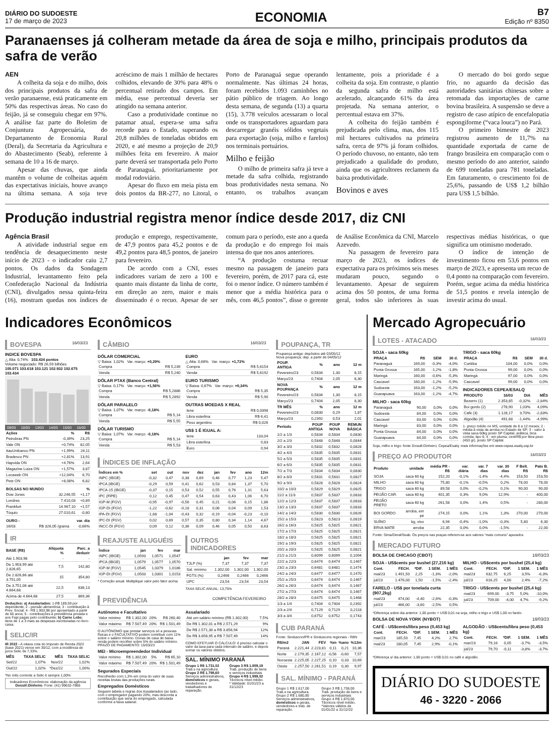DIÁRIO DO SUDOESTE
17 de março de 2023
ECONOMIA
B7
Edição nº 8350
Paranaenses já colheram metade da área de soja e milho, principais produtos da safra de verão
AEN
A colheita da soja e do milho, dois dos principais produtos da safra de verão paranaense, está praticamente em 50% das respectivas áreas. No caso do feijão, já se conseguiu chegar em 97%. A análise faz parte do Boletim de Conjuntura Agropecuária, do Departamento de Economia Rural (Deral), da Secretaria da Agricultura e do Abastecimento (Seab), referente à semana de 10 a 16 de março.
Apesar das chuvas, que ainda mantêm o volume de colheitas aquém das expectativas iniciais, houve avanço na última semana. A soja teve acréscimo de mais 1 milhão de hectares colhidos, elevando de 30% para 48% o percentual retirado dos campos. Em média, esse percentual deveria ser atingido na semana anterior.
Caso a produtividade continue no patamar atual, espera-se uma safra recorde para o Estado, superando os 20,8 milhões de toneladas obtidos em 2020, e até mesmo a projeção de 20,9 milhões feita em fevereiro. A maior parte deverá ser transportada pelo Porto de Paranaguá, prioritariamente por modal rodoviário.
Apesar do fluxo em meia pista em dois pontos da BR-277, no Litoral, o Porto de Paranaguá segue operando normalmente. Nas últimas 24 horas, foram recebidos 1.093 caminhões no pátio público de triagem. Ao longo desta semana, de segunda (13) a quarta (15), 3.778 veículos acessaram o local onde os transportadores aguardam para descarregar granéis sólidos vegetais para exportação (soja, milho e farelos) nos terminais portuários.
Milho e feijão
O milho de primeira safra já teve a metade da safra colhida, registrando boas produtividades nesta semana. No entanto, os trabalhos avançam lentamente, pois a prioridade é a colheita da soja. Em contraste, o plantio da segunda safra de milho está acelerado, alcançando 61% da área projetada. Na semana anterior, o percentual estava em 37%.
A colheita do feijão também é prejudicada pelo clima, mas, dos 115 mil hectares cultivados na primeira safra, cerca de 97% já foram colhidos. O período chuvoso, no entanto, não tem prejudicado a qualidade do produto, ainda que os agricultores reclamem da baixa produtividade.
Bovinos e aves
O mercado do boi gordo segue frio, no aguardo da decisão das autoridades sanitárias chinesas sobre a retomada das importações de carne bovina brasileira. A suspensão se deve a registro de caso atípico de encefalopatia espongiforme (“vaca louca”) no Pará.
O primeiro bimestre de 2023 registrou aumento de 11,7% na quantidade exportada de carne de frango brasileira em comparação com o mesmo período do ano anterior, saindo de 699 toneladas para 781 toneladas. Em faturamento, o crescimento foi de 25,6%, passando de US$ 1,2 bilhão para US$ 1,5 bilhão.
Produção industrial registra menor índice desde 2017, diz CNI
Agência Brasil
A atividade industrial segue em tendência de desaquecimento neste início de 2023 - o indicador caiu 2,7 pontos. Os dados da Sondagem Industrial, levantamento feito pela Confederação Nacional da Indústria (CNI), divulgados nessa quinta-feira (16), mostram quedas nos índices de produção e emprego, respectivamente, de 47,9 pontos para 45,2 pontos e de 49,2 pontos para 48,5 pontos, de janeiro para fevereiro.
De acordo com a CNI, esses indicadores variam de zero a 100 e quanto mais distante da linha de corte, em direção ao zero, maior e mais disseminado é o recuo. Apesar de ser comum para o período, este ano a queda da produção e do emprego foi mais intensa do que nos anos anteriores.
“A produção costuma recuar mesmo na passagem de janeiro para fevereiro, porém, de 2017 para cá, este foi o menor índice. O número também é menor que a média histórica para o mês, com 46,5 pontos”, disse o gerente de Análise Econômica da CNI, Marcelo Azevedo.
Na passagem de fevereiro para março de 2023, os índices de expectativa para os próximos seis meses mudaram pouco, segundo o levantamento. Apesar de seguirem acima dos 50 pontos, de uma forma geral, todos são inferiores às suas respectivas médias históricas, o que significa um otimismo moderado.
O índice de intenção de investimento ficou em 53,6 pontos em março de 2023, e apresenta um recuo de 0,4 ponto na comparação com fevereiro. Porém, segue acima da média histórica de 51,5 pontos e revela intenção de investir acima do usual.
Indicadores Econômicos
BOVESPA 16/03/23
INDICE BOVESPA
△ Alta: 0,74% 103.434 pontos
Volume negociado: R$ 26,59 bilhões
105.071 103.618 103.121 102.932 102.675 103.434
09/03 10/03 13/03 14/03 15/03 16/03
| Ações | % | R$ |
| --- | --- | --- |
| Petrobras PN | -0,39% | 23,25 |
| Vale ON | +0,74% | 82,05 |
| ItauUnibanco PN | +1,99% | 24,11 |
| Bradesco PN | +2,81% | 13,91 |
| Hapvida ON | +4,76% | 2,64 |
| Magazine Luiza ON | +1,57% | 3,87 |
| Locaweb ON | +12,04% | 6,70 |
| Petz ON | +8,08% | 6,82 |
| BOLSAS NO MUNDO | | % |
| --- | --- | --- |
| Dow Jones | 32.246,55 | +1,17 |
| Londres | 7.410,03 | +0,89 |
| Frankfurt | 14.967,10 | +1,57 |
| Tóquio | 27.010,61 | -0,80 |
| OURO - | | var. dia |
| --- | --- | --- |
| 16/03 | R$ 326,05 /grama | -0,66% |
IR
| BASE (R$) | Alíquota % | Parc. a deduzir |
| --- | --- | --- |
| Até 1.903,98 | - | - |
| De 1.903,99 até 2.826,65 | 7,5 | 142,80 |
| De 2.826,66 até 3.751,05 | 15 | 354,80 |
| De 3.751,06 até 4.664,68 | 22,5 | 636,13 |
| Acima de 4.664,68 | 27,5 | 869,36 |
Deduções: a) Assalariados: 1-R$ 189,59 por dependente; 2 - pensão alimentícia; 3 - contribuição à Prev. Social; 4 - R$ 1.903,98 por aposentado a partir de 65 anos; 5 - contribuições à previdência privada e aos Fapi pagas pelo contribuinte; b) Carne Leão: itens de 1 a 3 mais as despesas escrituradas no livro-caixa.
SELIC/IR
IR 2022 - A oitava cota do Imposto de Renda 2022 (base 2021) vence em 30/12, com a incidência de juros Selic de 7,33%.
| MÊS | TAXA SELIC | MÊS | TAXA SELIC |
| --- | --- | --- | --- |
| Set/22 | 1,07% | Nov/22 | 1,02% |
| Out/22 | 1,02% | *Dez/22 | 1,00% |
*No mês corrente a Selic é sempre 1,00%
Indicadores Econômicos: elaboração da agência Dossiê:Dinheiro. Fone: (41) 99632-7866
CÂMBIO 16/03/23
DÓLAR COMERCIAL
▽ Baixa: 1,02% Var. março: +0,29%
| Compra | R$ 5,239 |
| Venda | R$ 5,240 |
DÓLAR PTAX (Banco Central)
▽ Baixa: 0,17% Var. março: +1,56%
| Compra | R$ 5,2886 |
| Venda | R$ 5,2892 |
DÓLAR PARALELO
▽ Baixa: 1,07% Var. março: -0,18%
| Compra | R$ 5,14 |
| Venda | R$ 5,55 |
DÓLAR TURISMO
▽ Baixa: 1,07% Var. março: -0,18%
| Compra | R$ 5,14 |
| Venda | R$ 5,53 |
EURO
△ Alta: 0,66% Var. março: +1,72%
| Compra | R$ 5,6154 |
| Venda | R$ 5,6192 |
EURO TURISMO
▽ Baixa: 0,67% Var. março: +0,34%
| Compra | R$ 5,35 |
| Venda | R$ 5,90 |
OUTRAS MOEDAS X REAL
| Iene | R$ 0,0398 |
| Libra esterlina | R$ 6,41 |
| Peso argentino | R$ 0,026 |
US$ 1 É IGUAL A:
| Iene | 133,04 |
| Libra esterlina | 0,83 |
| Euro | 0,94 |
ÍNDICES DE INFLAÇÃO
| Índices em % | set | out | nov | dez | jan | fev | ano | 12m |
| --- | --- | --- | --- | --- | --- | --- | --- | --- |
| INPC (IBGE) | -0,32 | 0,47 | 0,38 | 0,69 | 0,46 | 0,77 | 1,23 | 5,47 |
| IPCA (IBGE) | -0,29 | 0,59 | 0,41 | 0,62 | 0,53 | 0,84 | 1,37 | 5,70 |
| IPCA-15 (IBGE) | -0,37 | 0,15 | 0,53 | 0,52 | 0,55 | 0,76 | 1,31 | 5,63 |
| IPC (FIPE) | 0,12 | 0,45 | 0,47 | 0,54 | 0,63 | 0,43 | 1,06 | 6,70 |
| IGP-M (FGV) | -0,95 | -0,97 | -0,56 | 0,45 | 0,21 | -0,06 | 0,15 | 1,86 |
| IGP-DI (FGV) | -1,22 | -0,62 | -0,18 | 0,31 | 0,06 | 0,04 | 0,09 | 1,53 |
| IPA-DI (FGV) | -1,68 | -1,04 | -0,43 | 0,32 | -0,19 | -0,04 | -0,23 | -0,10 |
| IPC-DI (FGV) | 0,02 | 0,69 | 0,57 | 0,35 | 0,80 | 0,34 | 1,14 | 4,67 |
| INCC-DI (FGV) | 0,09 | 0,12 | 0,36 | 0,09 | 0,46 | 0,05 | 0,50 | 8,63 |
REAJUSTE ALUGUÉIS
| Índice | jan | fev | mar |
| --- | --- | --- | --- |
| INPC (IBGE) | 1,0593 | 1,0571 | 1,0547 |
| IPCA (IBGE) | 1,0579 | 1,0577 | 1,0570 |
| IGP-M (FGV) | 1,0545 | 1,0379 | 1,0186 |
| IGP-DI (FGV) | 1,0503 | 1,0301 | 1,0153 |
* Correção anual. Multiplique valor pelo fator acima
OUTROS INDICADORES
| | jan | fev | mar |
| --- | --- | --- | --- |
| TJLP (%) | 7,37 | 7,37 | 7,37 |
| Sal. mínimo | 1.302,00 | 1.302,00 | 1.302,00 |
| FGTS (%) | 0,2466 | 0,2466 | 0,2466 |
| UPC | 23,54 | 23,54 | 23,54 |
TAXA SELIC ANUAL: 13,75%
PREVIDÊNCIA COMPETÊNCIA FEVEREIRO
Autônomo e Facultativo
| Valor mínimo | R$ 1.302,00 | 20% | R$ 260,40 |
| Valor máximo | R$ 7.507,49 | 20% | R$ 1.501,49 |
O AUTÔNOMO que prestar serviços só a pessoas físicas e o FACULTATIVO podem contribuir com 11% sobre o salário mínimo. Donas de casa de baixa renda podem recolher sobre 5% do salário mínimo. PRAZO DE PAGAMENTO: 15/03/23
MEI - Microempreendedor Individual
| Valor mínimo | R$ 1.302,00 | 5% | R$ 65,10 |
| Valor máximo | R$ 7.507,49 | 20% | R$ 1.501,49 |
Segurados Especiais
Recolherão com 1,3% em cima do valor de suas receitas brutas das produções rurais
Empregados Domésticos
Seguem tabela e regras dos Assalariados (ao lado, com o empregador pagando 20%, mas desconta a contribuição que seria do empregado, calculada conforme a faixa salarial.
Assalariado
| Até um salário mínimo (R$ 1.302,00) | 7,5% |
| De R$ 1.302,01 a R$ 2.571,29 | 9% |
| De R$ 2.571,30 a R$ 3.856,94 | 12% |
| De R$ 3.856,95 a R$ 7.507,49 | 14% |
COMO EFETUAR O CÁLCULO: é preciso calcular o valor da taxa para cada intervalo de salário, e depois somar os valores obtidos.
SAL. MÍNIMO PARANÁ
Grupo 1 R$ 1.731,02
Trab.s na agricultura.
Grupo 2 R$ 1.798,60
Serviços administrativos, domésticos e gerais, vendedores e trabalhadores de reparação.
Grupo 3 R$ 1.859,19
Trab. produção de bens e serviços industriais
Grupo 4 R$ 1.999,02
Técnicos nível médio.
* Validade: 01/01/23 a 31/12/23
POUPANÇA, TR
Poupança antiga: depósitos até 03/05/12
Nova poupança: dep. a partir de 04/05/12
| POUP. ANTIGA | % | ano | 12 m |
| --- | --- | --- | --- |
| Fevereiro/23 | 0,5834 | 1,30 | 8,15 |
| Março/23 | 0,7404 | 2,05 | 8,30 |
| NOVA POUPANÇA | % | ano | 12 m |
| Fevereiro/23 | 0,5834 | 1,30 | 8,15 |
| Março/23 | 0,7404 | 2,05 | 8,30 |
| TR MÊS | % | ano | 12 m |
| Fevereiro/23 | 0,0830 | 0,29 | 1,87 |
| Março/23 | 0,2392 | 0,53 | 2,01 |
| Período | POUP ANTIGA | POUP NOVA | REMUN BÁSICA |
| 1/2 a 1/3 | 0,5834 | 0,5834 | 0,0830 |
| 2/2 a 2/3 | 0,5848 | 0,5848 | 0,0844 |
| 3/2 a 3/3 | 0,5832 | 0,5832 | 0,0828 |
| 4/2 a 4/3 | 0,5835 | 0,5835 | 0,0831 |
| 5/2 a 5/3 | 0,5835 | 0,5835 | 0,0831 |
| 6/2 a 6/3 | 0,5835 | 0,5835 | 0,0831 |
| 7/2 a 7/3 | 0,5834 | 0,5834 | 0,0830 |
| 8/2 a 8/3 | 0,5831 | 0,5831 | 0,0827 |
| 9/2 a 9/3 | 0,5828 | 0,5828 | 0,0824 |
| 10/2 a 10/3 | 0,5829 | 0,5829 | 0,0825 |
| 11/2 a 11/3 | 0,5837 | 0,5837 | 0,0833 |
| 12/2 a 12/3 | 0,5837 | 0,5837 | 0,0833 |
| 13/2 a 13/3 | 0,5837 | 0,5837 | 0,0833 |
| 14/2 a 14/3 | 0,5830 | 0,5830 | 0,0826 |
| 15/2 a 15/3 | 0,5823 | 0,5823 | 0,0819 |
| 16/2 a 16/3 | 0,5825 | 0,5825 | 0,0821 |
| 17/2 a 17/3 | 0,5825 | 0,5825 | 0,0821 |
| 18/2 a 18/3 | 0,5825 | 0,5825 | 0,0821 |
| 19/2 a 19/3 | 0,5825 | 0,5825 | 0,0821 |
| 20/2 a 20/3 | 0,5825 | 0,5825 | 0,0821 |
| 21/2 a 21/3 | 0,6099 | 0,6099 | 0,1094 |
| 22/2 a 22/3 | 0,6474 | 0,6474 | 0,1467 |
| 23/2 a 23/3 | 0,6481 | 0,6481 | 0,1474 |
| 24/2 a 24/3 | 0,6477 | 0,6477 | 0,1470 |
| 25/2 a 25/3 | 0,6474 | 0,6474 | 0,1467 |
| 26/2 a 26/3 | 0,6474 | 0,6474 | 0,1467 |
| 27/2 a 27/3 | 0,6474 | 0,6474 | 0,1467 |
| 28/2 a 28/3 | 0,6475 | 0,6475 | 0,1468 |
| 1/3 a 1/4 | 0,7404 | 0,7404 | 0,2392 |
| 2/3 a 2/4 | 0,7129 | 0,7129 | 0,2118 |
| 3/3 a 3/4 | 0,6752 | 0,6752 | 0,1743 |
CUB PARANÁ
Fonte: Sinduscon/PR e Sinduscons regionais - R8N
| R$/m2 | JAN | FEV | %m | %ano | %12m |
| --- | --- | --- | --- | --- | --- |
| Paraná | 2.221,44 | 2.223,81 | 0,11 | 0,21 | 10,36 |
| Norte | 2.179,35 | 2.167,12 | -0,56 | -0,60 | 7,57 |
| Noroeste | 2.225,05 | 2.227,25 | 0,10 | 0,33 | 10,69 |
| Oeste | 2.257,50 | 2.261,51 | 0,19 | 0,30 | 9,97 |
SAL. MÍNIMO - PARANÁ
Grupo 1 R$ 1.617,00
Trab.s na agricultura.
Grupo 2 R$ 1.680,80
Serviços administrativos, domésticos e gerais, vendedores e trab. de reparação.
Grupo 3 R$ 1.738,00
Trab. produção de bens e serviços industriais
Grupo 4 R$ 1.870,00
Técnicos nível médio.
*Valores válidos de 01/01/22 a 31/12/22
Mercado Agropecuário
LOTES - ATACADO 16/03/23
SOJA - saca 60kg
| PRAÇA | R$ | SEM | 30 d. |
| --- | --- | --- | --- |
| Paranaguá | 169,00 | -0,3% | -4,0% |
| Ponta Grossa | 165,00 | -1,2% | -1,8% |
| Maringá | 160,00 | -0,6% | -5,3% |
| Cascavel | 160,00 | -1,2% | -5,9% |
| Sudoeste | 163,00 | -1,2% | -5,2% |
| Guarapuava | 163,00 | -1,2% | -4,7% |
MILHO - saca 60kg
| Paranaguá | 90,00 | 0,0% | 0,0% |
| Sudoeste | 84,00 | 0,0% | 0,0% |
| Cascavel | 83,00 | 0,0% | 0,0% |
| Maringá | 83,00 | 0,0% | 0,0% |
| Ponta Grossa | 84,00 | 0,0% | 0,0% |
| Guarapuava | 84,00 | 0,0% | 0,0% |
TRIGO - saca 60kg
| PRAÇA | R$ | SEM | 30 d. |
| --- | --- | --- | --- |
| Curitiba | 104,00 | 0,0% | 0,0% |
| Ponta Grossa | 99,00 | 0,0% | 0,0% |
| Maringá | 97,00 | 0,0% | 0,0% |
| Cascavel | 99,00 | 0,0% | 0,0% |
INDICADORES CEPEA/ESALQ
| PRODUTO | 16/03 | DIA | MÊS |
| --- | --- | --- | --- |
| Bezerro (1) | 2.353,85 | -0,32% | -2,84% |
| Boi gordo (2) | 278,90 | 1,03% | 4,09% |
| Café (3) | 1.128,17 | 3,70% | -2,83% |
| Algodão (4) | 491,68 | -1,44% | -4,99% |
1- preço médio no MS, unidade de 8 a 12 meses; 2 -média à vista da arroba no Estado de SP; 3 - valor à vista saca 60kg posto SP Capital, arábica, bica corrida, tipo 6; 4 - em pluma, cent/R$ por libra peso (453 gr), posto SP Capital.
Soja, milho e trigo: fonte Dossiê:Dinheiro; Cepea/Esalq: mais informações em www.cepea.esalq.usp.br
PREÇO AO PRODUTOR 16/03/23
| Produto | unidade | média PR - R$ | var. diária | var. 7 dias | var. 30 dias | F Belt. R$ | Pato B. R$ |
| --- | --- | --- | --- | --- | --- | --- | --- |
| SOJA | saca 60 kg | 152,20 | -0,1% | -1,4% | -4,4% | 153,50 | 153,50 |
| MILHO | saca 60 kg | 75,80 | -0,1% | -0,5% | 0,2% | 78,00 | 78,00 |
| TRIGO | saca 60 kg | 89,58 | 0,0% | -0,2% | 0,1% | 90,00 | 90,00 |
| FEIJÃO CAR. | saca 60 kg | 401,35 | 0,3% | 9,0% | 12,9% | - | 400,00 |
| FEIJÃO PRETO | saca 60 kg | 261,58 | 0,0% | 1,4% | 0,5% | - | 280,00 |
| BOI GORDO | arroba, em pé | 274,15 | 0,0% | 1,1% | 1,3% | 270,00 | 270,00 |
| SUÍNO | kg, vivo | 6,94 | -0,4% | -1,0% | -0,3% | 5,80 | 6,30 |
| ERVA MATE | arroba | 22,35 | 0,0% | 0,0% | -1,5% | - | 22,00 |
Fonte: Sima/Deral/Seab. Os preços nas praças referem-se aos valores “mais comuns” apurados
MERCADO FUTURO
BOLSA DE CHICAGO (CBOT) 16/03/23
SOJA - US$cents por bushel (27,216 kg)
| Cont. | FECH. | *DIF. | 1 SEM. | 1 MÊS |
| --- | --- | --- | --- | --- |
| mai/23 | 1.491,50 | 2,25 | -1,3% | -2,0% |
| jul/23 | 1.476,00 | 1,50 | -1,5% | -2,4% |
FARELO - US$ por tonelada curta (907,2kg)
| mai/23 | 474,00 | -4,40 | -2,6% | -0,3% |
| jul/23 | 466,00 | -3,60 | -2,5% | 0,5% |
MILHO - US$cents por bushel (25,4 kg)
| Cont. | FECH. | *DIF. | 1 SEM. | 1 MÊS |
| --- | --- | --- | --- | --- |
| mai/23 | 632,75 | 6,25 | 3,5% | -6,3% |
| jul/23 | 616,25 | 4,00 | 2,4% | -7,2% |
TRIGO - US$cents por bushel (25,4 kg)
| mai/23 | 699,00 | -3,75 | 5,0% | -10,0% |
| jul/23 | 709,00 | -4,00 | 4,7% | -9,2% |
*Diferença sobre dia anterior. 1,00 ponto = US$ 0,01 na soja, milho e trigo e US$ 1,00 no farelo
BOLSA DE NOVA YORK (NYBOT) 16/03/23
CAFÉ - US$cents/libra peso (0,453 kg)
| Cont. | FECH. | *DIF. | 1 SEM. | 1 MÊS |
| --- | --- | --- | --- | --- |
| mar/23 | 185,50 | 7,45 | 4,2% | 2,7% |
| mai/23 | 180,05 | 7,45 | 2,9% | -0,1% |
ALGODÃO - US$cents/libra peso (0,453 kg)
| Cont. | FECH. | *DIF. | 1 SEM. | 1 MÊS |
| --- | --- | --- | --- | --- |
| mar/23 | 79,16 | 0,05 | -3,7% | -3,5% |
| jul/23 | 79,70 | -0,11 | -3,8% | -3,7% |
*Diferença s/ dia anterior. 1,00 ponto = US$ 0,01 no café e algodão.
DIÁRIO DO SUDOESTE
46 - 3220 - 2066